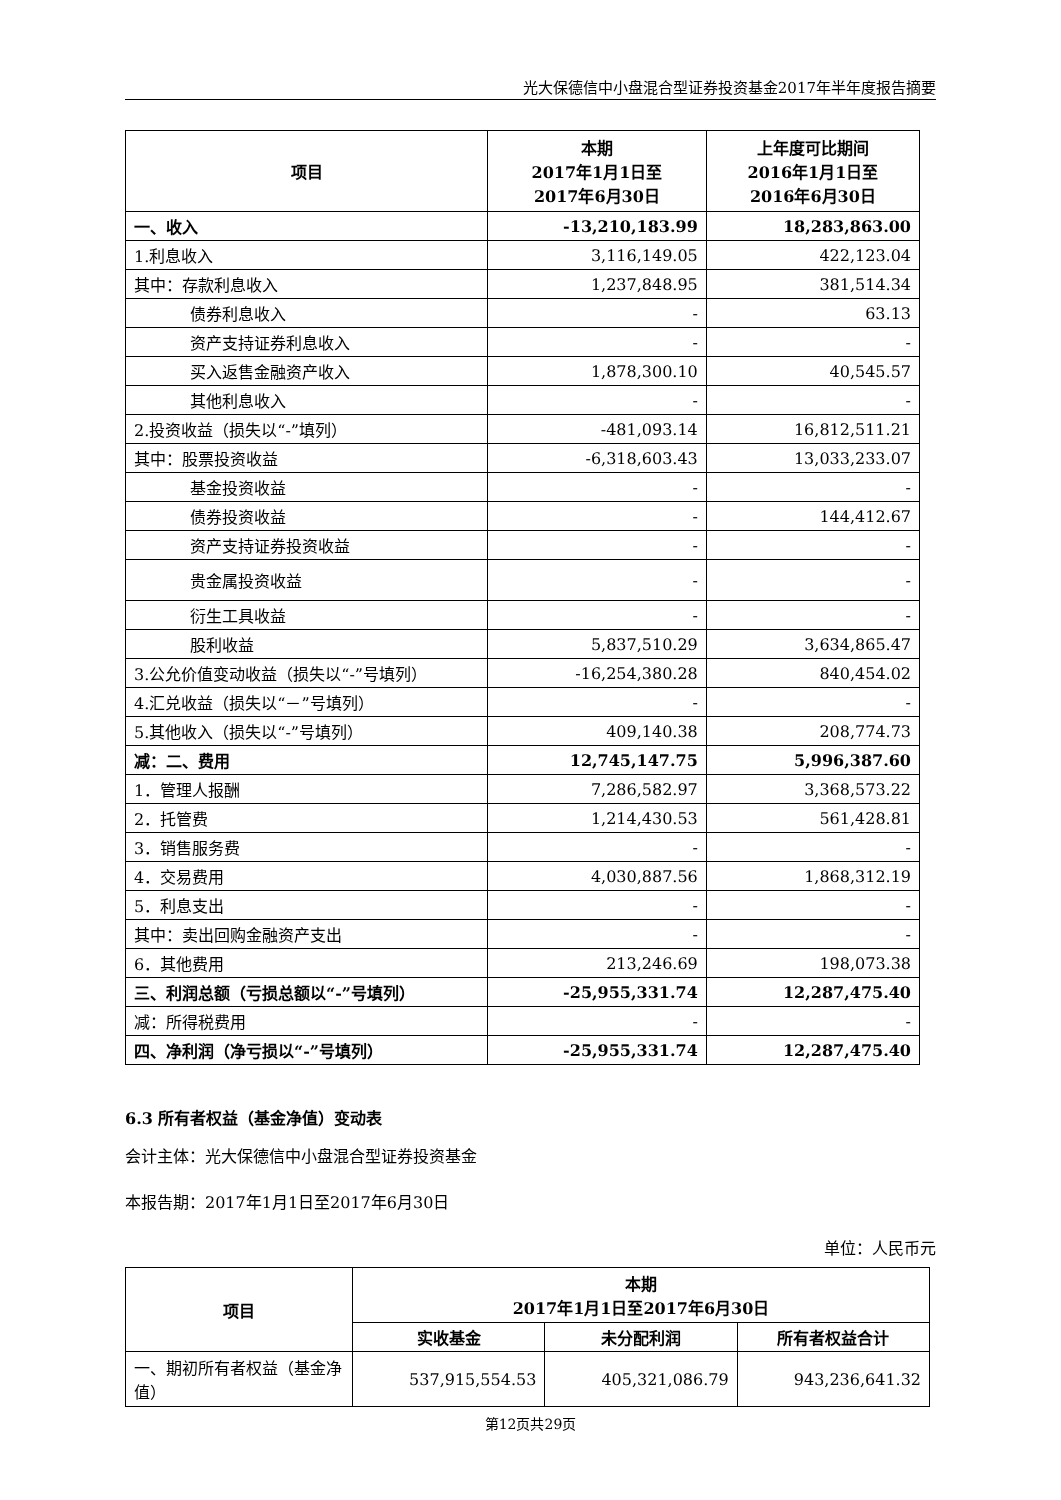光大保德信中小盘混合型证券投资基金2017年半年度报告摘要
| 项目 | 本期 2017年1月1日至 2017年6月30日 | 上年度可比期间 2016年1月1日至 2016年6月30日 |
| --- | --- | --- |
| 一、收入 | -13,210,183.99 | 18,283,863.00 |
| 1.利息收入 | 3,116,149.05 | 422,123.04 |
| 其中：存款利息收入 | 1,237,848.95 | 381,514.34 |
| 债券利息收入 | - | 63.13 |
| 资产支持证券利息收入 | - | - |
| 买入返售金融资产收入 | 1,878,300.10 | 40,545.57 |
| 其他利息收入 | - | - |
| 2.投资收益（损失以“-”填列） | -481,093.14 | 16,812,511.21 |
| 其中：股票投资收益 | -6,318,603.43 | 13,033,233.07 |
| 基金投资收益 | - | - |
| 债券投资收益 | - | 144,412.67 |
| 资产支持证券投资收益 | - | - |
| 贵金属投资收益 | - | - |
| 衍生工具收益 | - | - |
| 股利收益 | 5,837,510.29 | 3,634,865.47 |
| 3.公允价值变动收益（损失以“-”号填列） | -16,254,380.28 | 840,454.02 |
| 4.汇兑收益（损失以“－”号填列） | - | - |
| 5.其他收入（损失以“-”号填列） | 409,140.38 | 208,774.73 |
| 减：二、费用 | 12,745,147.75 | 5,996,387.60 |
| 1．管理人报酬 | 7,286,582.97 | 3,368,573.22 |
| 2．托管费 | 1,214,430.53 | 561,428.81 |
| 3．销售服务费 | - | - |
| 4．交易费用 | 4,030,887.56 | 1,868,312.19 |
| 5．利息支出 | - | - |
| 其中：卖出回购金融资产支出 | - | - |
| 6．其他费用 | 213,246.69 | 198,073.38 |
| 三、利润总额（亏损总额以“-”号填列） | -25,955,331.74 | 12,287,475.40 |
| 减：所得税费用 | - | - |
| 四、净利润（净亏损以“-”号填列） | -25,955,331.74 | 12,287,475.40 |
6.3 所有者权益（基金净值）变动表
会计主体：光大保德信中小盘混合型证券投资基金
本报告期：2017年1月1日至2017年6月30日
单位：人民币元
| 项目 | 本期 2017年1月1日至2017年6月30日 | | |
| --- | --- | --- | --- |
| | 实收基金 | 未分配利润 | 所有者权益合计 |
| 一、期初所有者权益（基金净值） | 537,915,554.53 | 405,321,086.79 | 943,236,641.32 |
第12页共29页